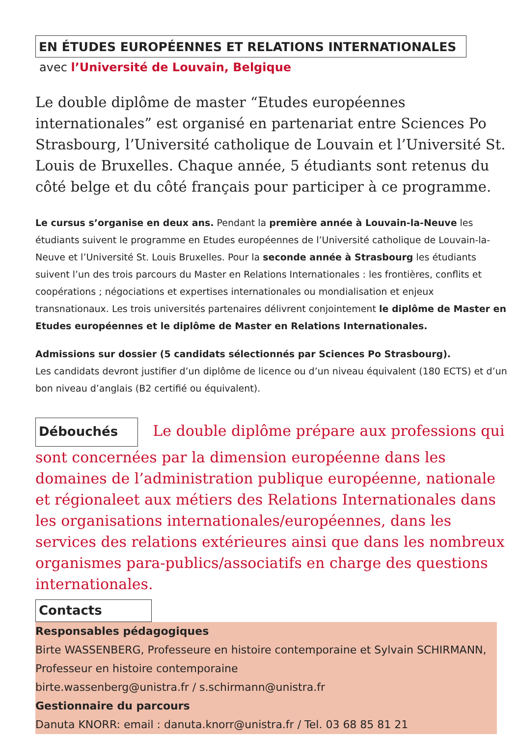EN ÉTUDES EUROPÉENNES ET RELATIONS INTERNATIONALES
avec l’Université de Louvain, Belgique
Le double diplôme de master “Etudes européennes internationales” est organisé en partenariat entre Sciences Po Strasbourg, l’Université catholique de Louvain et l’Université St. Louis de Bruxelles. Chaque année, 5 étudiants sont retenus du côté belge et du côté français pour participer à ce programme.
Le cursus s’organise en deux ans. Pendant la première année à Louvain-la-Neuve les étudiants suivent le programme en Etudes européennes de l’Université catholique de Louvain-la-Neuve et l’Université St. Louis Bruxelles. Pour la seconde année à Strasbourg les étudiants suivent l’un des trois parcours du Master en Relations Internationales : les frontières, conflits et coopérations ; négociations et expertises internationales ou mondialisation et enjeux transnationaux. Les trois universités partenaires délivrent conjointement le diplôme de Master en Etudes européennes et le diplôme de Master en Relations Internationales.
Admissions sur dossier (5 candidats sélectionnés par Sciences Po Strasbourg).
Les candidats devront justifier d’un diplôme de licence ou d’un niveau équivalent (180 ECTS) et d’un bon niveau d’anglais (B2 certifié ou équivalent).
Débouchés Le double diplôme prépare aux professions qui sont concernées par la dimension européenne dans les domaines de l’administration publique européenne, nationale et régionaleet aux métiers des Relations Internationales dans les organisations internationales/européennes, dans les services des relations extérieures ainsi que dans les nombreux organismes para-publics/associatifs en charge des questions internationales.
Contacts
Responsables pédagogiques
Birte WASSENBERG, Professeure en histoire contemporaine et Sylvain SCHIRMANN, Professeur en histoire contemporaine
birte.wassenberg@unistra.fr / s.schirmann@unistra.fr
Gestionnaire du parcours
Danuta KNORR: email : danuta.knorr@unistra.fr / Tel. 03 68 85 81 21